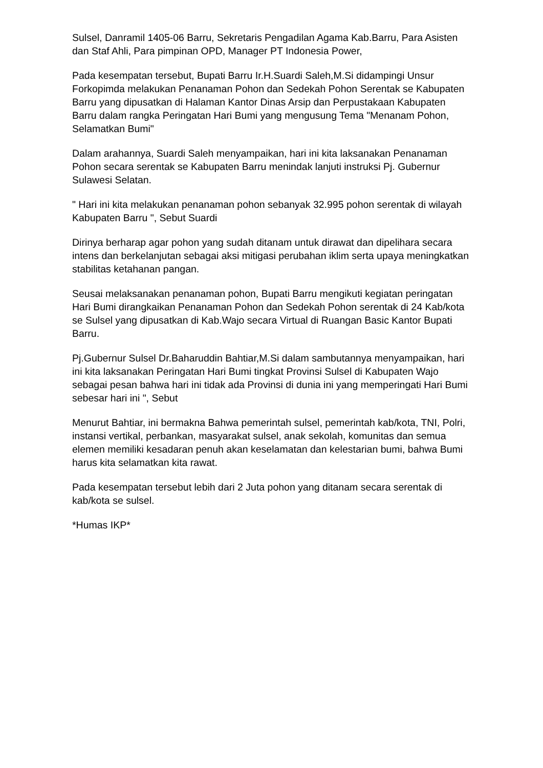Sulsel, Danramil 1405-06 Barru, Sekretaris Pengadilan Agama Kab.Barru, Para Asisten dan Staf Ahli, Para pimpinan OPD, Manager PT Indonesia Power,
Pada kesempatan tersebut, Bupati Barru Ir.H.Suardi Saleh,M.Si didampingi Unsur Forkopimda melakukan Penanaman Pohon dan Sedekah Pohon Serentak se Kabupaten Barru yang dipusatkan di Halaman Kantor Dinas Arsip dan Perpustakaan Kabupaten Barru dalam rangka Peringatan Hari Bumi yang mengusung Tema "Menanam Pohon, Selamatkan Bumi"
Dalam arahannya, Suardi Saleh menyampaikan, hari ini kita laksanakan Penanaman Pohon secara serentak se Kabupaten Barru menindak lanjuti instruksi Pj. Gubernur Sulawesi Selatan.
" Hari ini kita melakukan penanaman pohon sebanyak 32.995 pohon serentak di wilayah Kabupaten Barru ", Sebut Suardi
Dirinya berharap agar pohon yang sudah ditanam untuk dirawat dan dipelihara secara intens dan berkelanjutan sebagai aksi mitigasi perubahan iklim serta upaya meningkatkan stabilitas ketahanan pangan.
Seusai melaksanakan penanaman pohon, Bupati Barru mengikuti kegiatan peringatan Hari Bumi dirangkaikan Penanaman Pohon dan Sedekah Pohon serentak di 24 Kab/kota se Sulsel yang dipusatkan di Kab.Wajo secara Virtual di Ruangan Basic Kantor Bupati Barru.
Pj.Gubernur Sulsel Dr.Baharuddin Bahtiar,M.Si dalam sambutannya menyampaikan, hari ini kita laksanakan Peringatan Hari Bumi tingkat Provinsi Sulsel di Kabupaten Wajo sebagai pesan bahwa hari ini tidak ada Provinsi di dunia ini yang memperingati Hari Bumi sebesar hari ini ", Sebut
Menurut Bahtiar, ini bermakna Bahwa pemerintah sulsel, pemerintah kab/kota, TNI, Polri, instansi vertikal, perbankan, masyarakat sulsel, anak sekolah, komunitas dan semua elemen memiliki kesadaran penuh akan keselamatan dan kelestarian bumi, bahwa Bumi harus kita selamatkan kita rawat.
Pada kesempatan tersebut lebih dari 2 Juta pohon yang ditanam secara serentak di kab/kota se sulsel.
*Humas IKP*